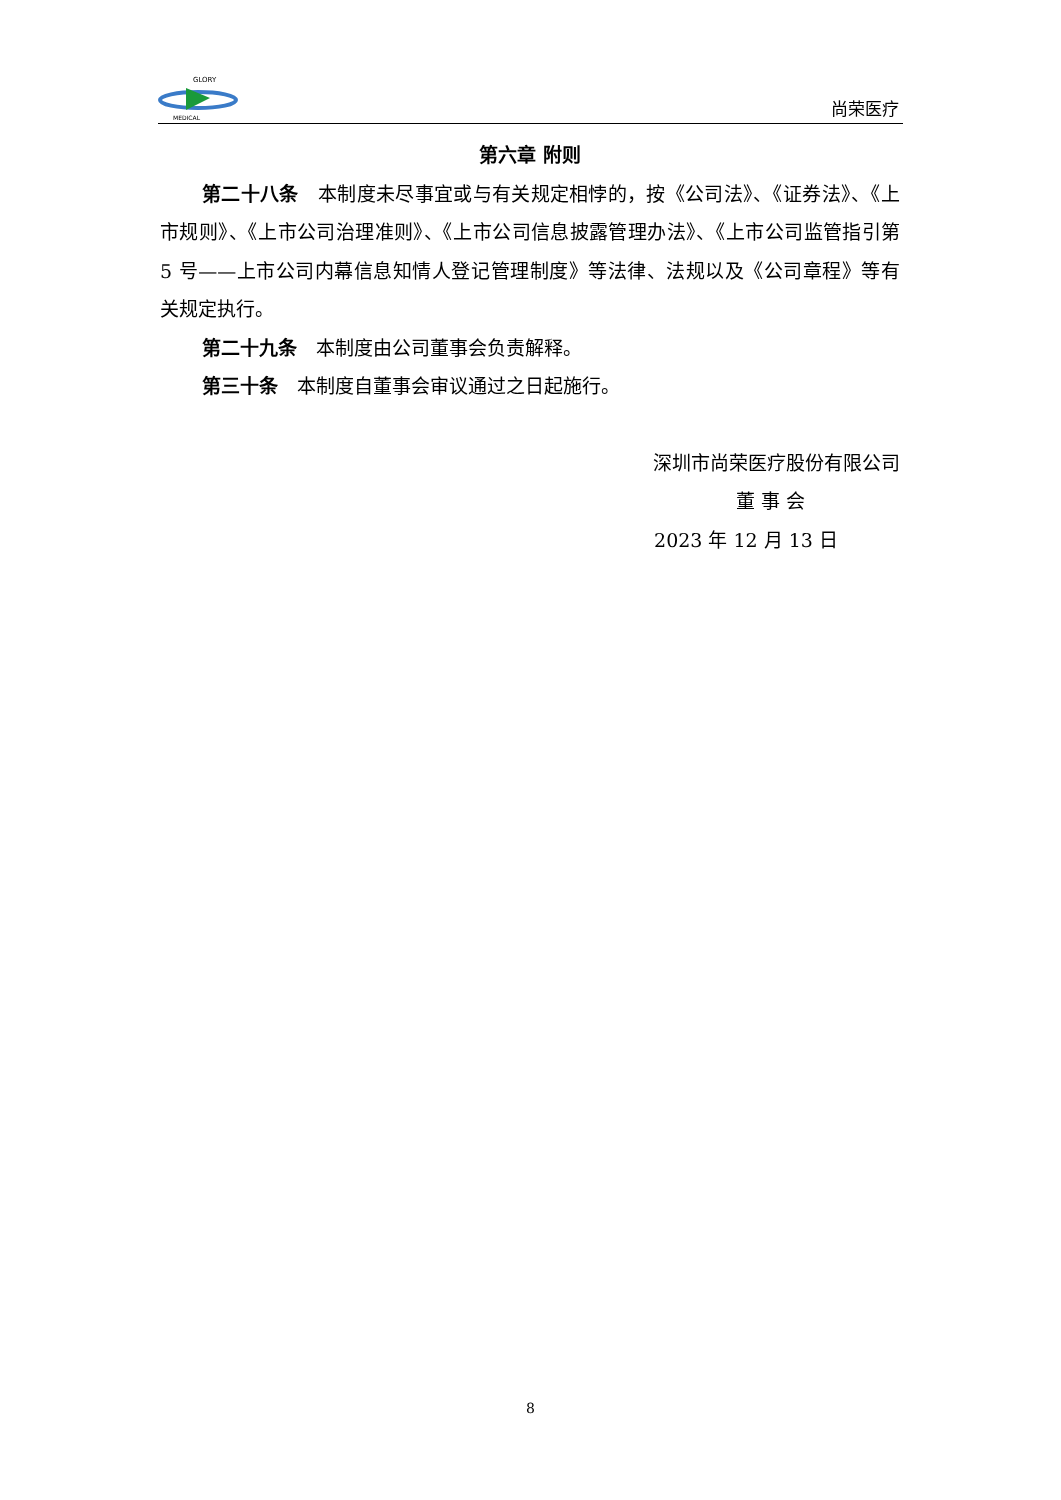GLORY
MEDICAL
尚荣医疗
第六章 附则
第二十八条　本制度未尽事宜或与有关规定相悖的，按《公司法》、《证券法》、《上市规则》、《上市公司治理准则》、《上市公司信息披露管理办法》、《上市公司监管指引第 5 号——上市公司内幕信息知情人登记管理制度》等法律、法规以及《公司章程》等有关规定执行。
第二十九条　本制度由公司董事会负责解释。
第三十条　本制度自董事会审议通过之日起施行。
深圳市尚荣医疗股份有限公司
董 事 会
2023 年 12 月 13 日
8